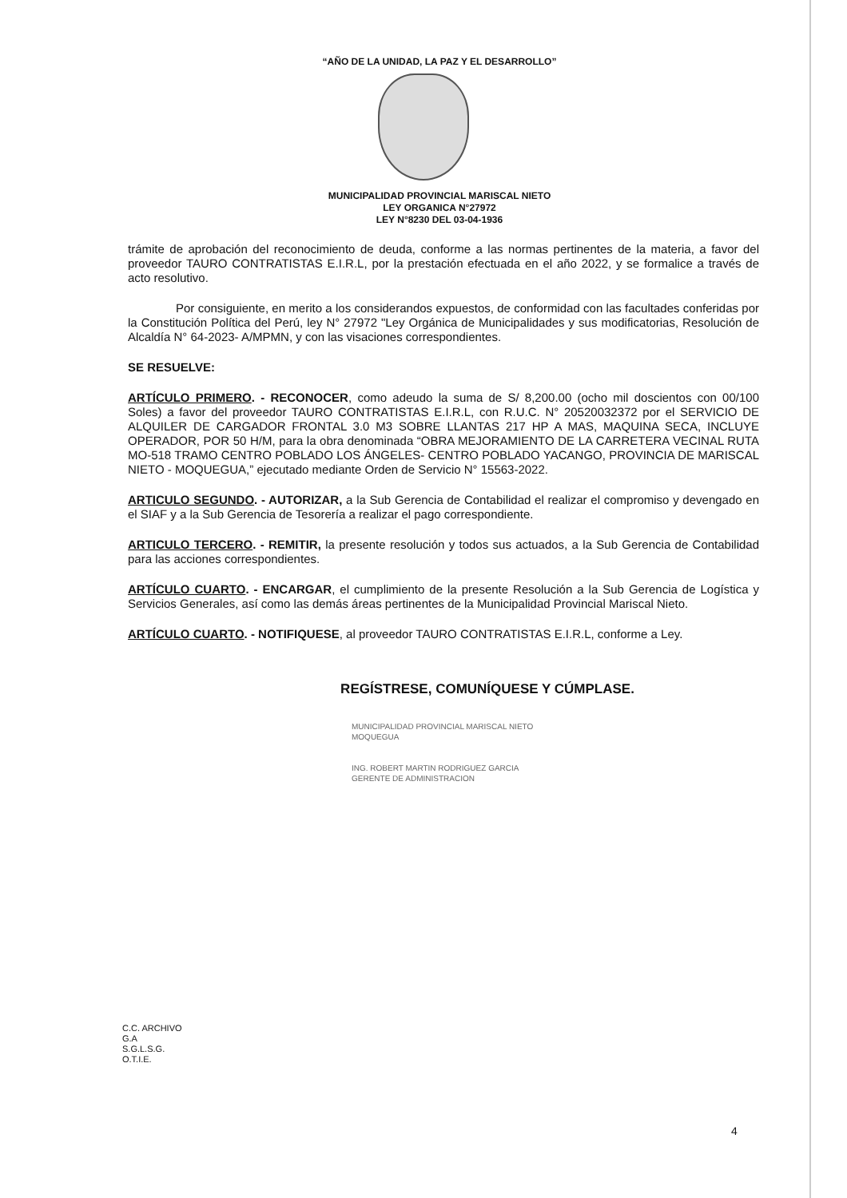“AÑO DE LA UNIDAD, LA PAZ Y EL DESARROLLO”
MUNICIPALIDAD PROVINCIAL MARISCAL NIETO
LEY ORGANICA N°27972
LEY N°8230 DEL 03-04-1936
trámite de aprobación del reconocimiento de deuda, conforme a las normas pertinentes de la materia, a favor del proveedor TAURO CONTRATISTAS E.I.R.L, por la prestación efectuada en el año 2022, y se formalice a través de acto resolutivo.
Por consiguiente, en merito a los considerandos expuestos, de conformidad con las facultades conferidas por la Constitución Política del Perú, ley N° 27972 "Ley Orgánica de Municipalidades y sus modificatorias, Resolución de Alcaldía N° 64-2023- A/MPMN, y con las visaciones correspondientes.
SE RESUELVE:
ARTÍCULO PRIMERO. - RECONOCER, como adeudo la suma de S/ 8,200.00 (ocho mil doscientos con 00/100 Soles) a favor del proveedor TAURO CONTRATISTAS E.I.R.L, con R.U.C. N° 20520032372 por el SERVICIO DE ALQUILER DE CARGADOR FRONTAL 3.0 M3 SOBRE LLANTAS 217 HP A MAS, MAQUINA SECA, INCLUYE OPERADOR, POR 50 H/M, para la obra denominada “OBRA MEJORAMIENTO DE LA CARRETERA VECINAL RUTA MO-518 TRAMO CENTRO POBLADO LOS ÁNGELES- CENTRO POBLADO YACANGO, PROVINCIA DE MARISCAL NIETO - MOQUEGUA,” ejecutado mediante Orden de Servicio N° 15563-2022.
ARTICULO SEGUNDO. - AUTORIZAR, a la Sub Gerencia de Contabilidad el realizar el compromiso y devengado en el SIAF y a la Sub Gerencia de Tesorería a realizar el pago correspondiente.
ARTICULO TERCERO. - REMITIR, la presente resolución y todos sus actuados, a la Sub Gerencia de Contabilidad para las acciones correspondientes.
ARTÍCULO CUARTO. - ENCARGAR, el cumplimiento de la presente Resolución a la Sub Gerencia de Logística y Servicios Generales, así como las demás áreas pertinentes de la Municipalidad Provincial Mariscal Nieto.
ARTÍCULO CUARTO. - NOTIFIQUESE, al proveedor TAURO CONTRATISTAS E.I.R.L, conforme a Ley.
REGÍSTRESE, COMUNÍQUESE Y CÚMPLASE.
MUNICIPALIDAD PROVINCIAL MARISCAL NIETO
MOQUEGUA
ING. ROBERT MARTIN RODRIGUEZ GARCIA
GERENTE DE ADMINISTRACION
C.C. ARCHIVO
G.A
S.G.L.S.G.
O.T.I.E.
4